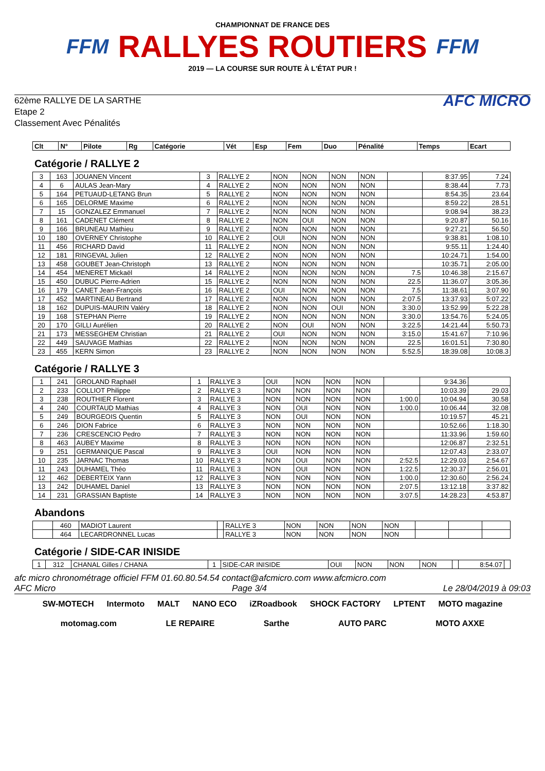FFM
CHAMPIONNAT DE FRANCE DES
RALLYES ROUTIERS
2019 — LA COURSE SUR ROUTE À L'ÉTAT PUR !
FFM
62ème RALLYE DE LA SARTHE
Etape 2
Classement Avec Pénalités
AFC MICRO
| Clt | N° | Pilote | Rg | Catégorie | Vét | Esp | Fem | Duo | Pénalité | Temps | Ecart |
| --- | --- | --- | --- | --- | --- | --- | --- | --- | --- | --- | --- |
Catégorie / RALLYE 2
| 3 | 163 | JOUANEN Vincent | 3 | RALLYE 2 | NON | NON | NON | NON | | 8:37.95 | 7.24 |
| 4 | 6 | AULAS Jean-Mary | 4 | RALLYE 2 | NON | NON | NON | NON | | 8:38.44 | 7.73 |
| 5 | 164 | PETUAUD-LETANG Brun | 5 | RALLYE 2 | NON | NON | NON | NON | | 8:54.35 | 23.64 |
| 6 | 165 | DELORME Maxime | 6 | RALLYE 2 | NON | NON | NON | NON | | 8:59.22 | 28.51 |
| 7 | 15 | GONZALEZ Emmanuel | 7 | RALLYE 2 | NON | NON | NON | NON | | 9:08.94 | 38.23 |
| 8 | 161 | CADENET Clément | 8 | RALLYE 2 | NON | OUI | NON | NON | | 9:20.87 | 50.16 |
| 9 | 166 | BRUNEAU Mathieu | 9 | RALLYE 2 | NON | NON | NON | NON | | 9:27.21 | 56.50 |
| 10 | 180 | OVERNEY Christophe | 10 | RALLYE 2 | OUI | NON | NON | NON | | 9:38.81 | 1:08.10 |
| 11 | 456 | RICHARD David | 11 | RALLYE 2 | NON | NON | NON | NON | | 9:55.11 | 1:24.40 |
| 12 | 181 | RINGEVAL Julien | 12 | RALLYE 2 | NON | NON | NON | NON | | 10:24.71 | 1:54.00 |
| 13 | 458 | GOUBET Jean-Christoph | 13 | RALLYE 2 | NON | NON | NON | NON | | 10:35.71 | 2:05.00 |
| 14 | 454 | MENERET Mickaël | 14 | RALLYE 2 | NON | NON | NON | NON | 7.5 | 10:46.38 | 2:15.67 |
| 15 | 450 | DUBUC Pierre-Adrien | 15 | RALLYE 2 | NON | NON | NON | NON | 22.5 | 11:36.07 | 3:05.36 |
| 16 | 179 | CANET Jean-François | 16 | RALLYE 2 | OUI | NON | NON | NON | 7.5 | 11:38.61 | 3:07.90 |
| 17 | 452 | MARTINEAU Bertrand | 17 | RALLYE 2 | NON | NON | NON | NON | 2:07.5 | 13:37.93 | 5:07.22 |
| 18 | 162 | DUPUIS-MAURIN Valéry | 18 | RALLYE 2 | NON | NON | OUI | NON | 3:30.0 | 13:52.99 | 5:22.28 |
| 19 | 168 | STEPHAN Pierre | 19 | RALLYE 2 | NON | NON | NON | NON | 3:30.0 | 13:54.76 | 5:24.05 |
| 20 | 170 | GILLI Aurélien | 20 | RALLYE 2 | NON | OUI | NON | NON | 3:22.5 | 14:21.44 | 5:50.73 |
| 21 | 173 | MESSEGHEM Christian | 21 | RALLYE 2 | OUI | NON | NON | NON | 3:15.0 | 15:41.67 | 7:10.96 |
| 22 | 449 | SAUVAGE Mathias | 22 | RALLYE 2 | NON | NON | NON | NON | 22.5 | 16:01.51 | 7:30.80 |
| 23 | 455 | KERN Simon | 23 | RALLYE 2 | NON | NON | NON | NON | 5:52.5 | 18:39.08 | 10:08.3 |
Catégorie / RALLYE 3
| 1 | 241 | GROLAND Raphaël | 1 | RALLYE 3 | OUI | NON | NON | NON | | 9:34.36 | |
| 2 | 233 | COLLIOT Philippe | 2 | RALLYE 3 | NON | NON | NON | NON | | 10:03.39 | 29.03 |
| 3 | 238 | ROUTHIER Florent | 3 | RALLYE 3 | NON | NON | NON | NON | 1:00.0 | 10:04.94 | 30.58 |
| 4 | 240 | COURTAUD Mathias | 4 | RALLYE 3 | NON | OUI | NON | NON | 1:00.0 | 10:06.44 | 32.08 |
| 5 | 249 | BOURGEOIS Quentin | 5 | RALLYE 3 | NON | OUI | NON | NON | | 10:19.57 | 45.21 |
| 6 | 246 | DION Fabrice | 6 | RALLYE 3 | NON | NON | NON | NON | | 10:52.66 | 1:18.30 |
| 7 | 236 | CRESCENCIO Pedro | 7 | RALLYE 3 | NON | NON | NON | NON | | 11:33.96 | 1:59.60 |
| 8 | 463 | AUBEY Maxime | 8 | RALLYE 3 | NON | NON | NON | NON | | 12:06.87 | 2:32.51 |
| 9 | 251 | GERMANIQUE Pascal | 9 | RALLYE 3 | OUI | NON | NON | NON | | 12:07.43 | 2:33.07 |
| 10 | 235 | JARNAC Thomas | 10 | RALLYE 3 | NON | OUI | NON | NON | 2:52.5 | 12:29.03 | 2:54.67 |
| 11 | 243 | DUHAMEL Théo | 11 | RALLYE 3 | NON | OUI | NON | NON | 1:22.5 | 12:30.37 | 2:56.01 |
| 12 | 462 | DEBERTEIX Yann | 12 | RALLYE 3 | NON | NON | NON | NON | 1:00.0 | 12:30.60 | 2:56.24 |
| 13 | 242 | DUHAMEL Daniel | 13 | RALLYE 3 | NON | NON | NON | NON | 2:07.5 | 13:12.18 | 3:37.82 |
| 14 | 231 | GRASSIAN Baptiste | 14 | RALLYE 3 | NON | NON | NON | NON | 3:07.5 | 14:28.23 | 4:53.87 |
Abandons
| | 460 | MADIOT Laurent | | RALLYE 3 | NON | NON | NON | NON | | | |
| | 464 | LECARDRONNEL Lucas | | RALLYE 3 | NON | NON | NON | NON | | | |
Catégorie / SIDE-CAR INISIDE
| 1 | 312 | CHANAL Gilles / CHANA | 1 | SIDE-CAR INISIDE | OUI | NON | NON | NON | | 8:54.07 | |
afc micro chronométrage officiel FFM 01.60.80.54.54 contact@afcmicro.com www.afcmicro.com
AFC Micro Page 3/4 Le 28/04/2019 à 09:03
SW-MOTECH Intermoto MALT NANO ECO iZRoadbook SHOCK FACTORY LPTENT MOTO magazine motomag.com LE REPAIRE Sarthe AUTO PARC MOTO AXXE